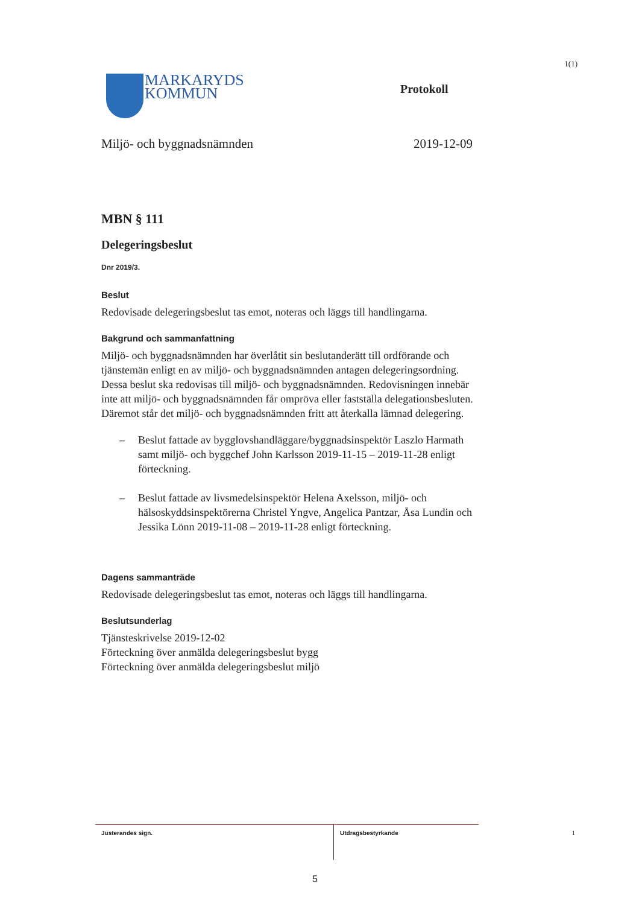1(1)
MARKARYDS
KOMMUN
Protokoll
Miljö- och byggnadsnämnden 2019-12-09
MBN § 111
Delegeringsbeslut
Dnr 2019/3.
Beslut
Redovisade delegeringsbeslut tas emot, noteras och läggs till handlingarna.
Bakgrund och sammanfattning
Miljö- och byggnadsnämnden har överlåtit sin beslutanderätt till ordförande och tjänstemän enligt en av miljö- och byggnadsnämnden antagen delegeringsordning. Dessa beslut ska redovisas till miljö- och byggnadsnämnden. Redovisningen innebär inte att miljö- och byggnadsnämnden får ompröva eller fastställa delegationsbesluten. Däremot står det miljö- och byggnadsnämnden fritt att återkalla lämnad delegering.
– Beslut fattade av bygglovshandläggare/byggnadsinspektör Laszlo Harmath samt miljö- och byggchef John Karlsson 2019-11-15 – 2019-11-28 enligt förteckning.
– Beslut fattade av livsmedelsinspektör Helena Axelsson, miljö- och hälsoskyddsinspektörerna Christel Yngve, Angelica Pantzar, Åsa Lundin och Jessika Lönn 2019-11-08 – 2019-11-28 enligt förteckning.
Dagens sammanträde
Redovisade delegeringsbeslut tas emot, noteras och läggs till handlingarna.
Beslutsunderlag
Tjänsteskrivelse 2019-12-02
Förteckning över anmälda delegeringsbeslut bygg
Förteckning över anmälda delegeringsbeslut miljö
Justerandes sign. Utdragsbestyrkande
1
5